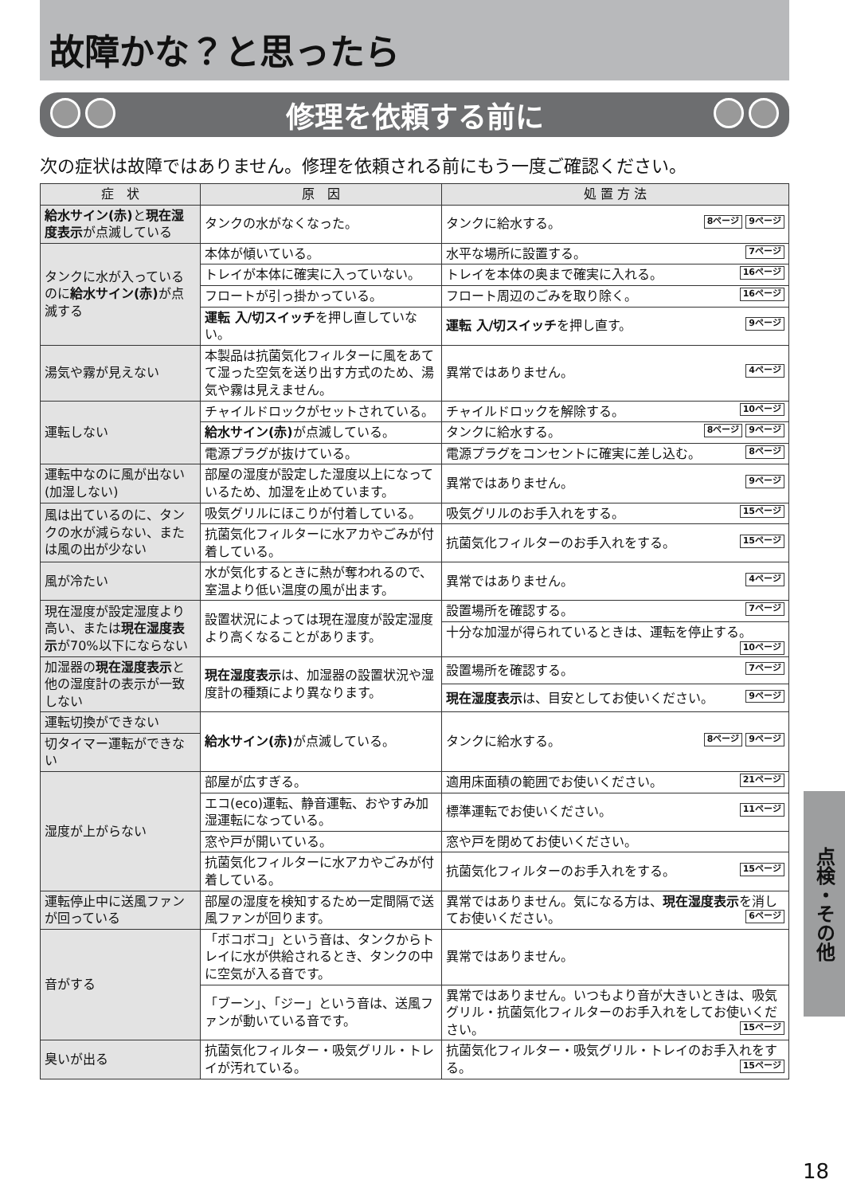故障かな？と思ったら
修理を依頼する前に
次の症状は故障ではありません。修理を依頼される前にもう一度ご確認ください。
| 症 状 | 原 因 | 処 置 方 法 |
| --- | --- | --- |
| 給水サイン(赤) と 現在湿度表示 が点滅している | タンクの水がなくなった。 | タンクに給水する。 9ページ 8ページ |
| タンクに水が入っているのに 給水サイン(赤) が点滅する | 本体が傾いている。 | 水平な場所に設置する。 7ページ |
| | トレイが本体に確実に入っていない。 | トレイを本体の奥まで確実に入れる。 16ページ |
| | フロートが引っ掛かっている。 | フロート周辺のごみを取り除く。 16ページ |
| | 運転 入/切スイッチ を押し直していない。 | 運転 入/切スイッチ を押し直す。 9ページ |
| 湯気や霧が見えない | 本製品は抗菌気化フィルターに風をあてて湿った空気を送り出す方式のため、湯気や霧は見えません。 | 異常ではありません。 4ページ |
| 運転しない | チャイルドロックがセットされている。 | チャイルドロックを解除する。 10ページ |
| | 給水サイン(赤) が点滅している。 | タンクに給水する。 9ページ 8ページ |
| | 電源プラグが抜けている。 | 電源プラグをコンセントに確実に差し込む。 8ページ |
| 運転中なのに風が出ない(加湿しない) | 部屋の湿度が設定した湿度以上になっているため、加湿を止めています。 | 異常ではありません。 9ページ |
| 風は出ているのに、タンクの水が減らない、または風の出が少ない | 吸気グリルにほこりが付着している。 | 吸気グリルのお手入れをする。 15ページ |
| | 抗菌気化フィルターに水アカやごみが付着している。 | 抗菌気化フィルターのお手入れをする。 15ページ |
| 風が冷たい | 水が気化するときに熱が奪われるので、室温より低い温度の風が出ます。 | 異常ではありません。 4ページ |
| 現在湿度が設定湿度より高い、または 現在湿度表示 が70%以下にならない | 設置状況によっては現在湿度が設定湿度より高くなることがあります。 | 設置場所を確認する。 7ページ |
| | | 十分な加湿が得られているときは、運転を停止する。 10ページ |
| 加湿器の 現在湿度表示 と他の湿度計の表示が一致しない | 現在湿度表示 は、加湿器の設置状況や湿度計の種類により異なります。 | 設置場所を確認する。 7ページ |
| | | 現在湿度表示 は、目安としてお使いください。 9ページ |
| 運転切換ができない | 給水サイン(赤) が点滅している。 | タンクに給水する。 9ページ 8ページ |
| 切タイマー運転ができない | | |
| 湿度が上がらない | 部屋が広すぎる。 | 適用床面積の範囲でお使いください。 21ページ |
| | エコ(eco)運転、静音運転、おやすみ加湿運転になっている。 | 標準運転でお使いください。 11ページ |
| | 窓や戸が開いている。 | 窓や戸を閉めてお使いください。 |
| | 抗菌気化フィルターに水アカやごみが付着している。 | 抗菌気化フィルターのお手入れをする。 15ページ |
| 運転停止中に送風ファンが回っている | 部屋の湿度を検知するため一定間隔で送風ファンが回ります。 | 異常ではありません。気になる方は、 現在湿度表示 を消してお使いください。 6ページ |
| 音がする | 「ボコボコ」という音は、タンクからトレイに水が供給されるとき、タンクの中に空気が入る音です。 | 異常ではありません。 |
| | 「ブーン」、「ジー」という音は、送風ファンが動いている音です。 | 異常ではありません。いつもより音が大きいときは、吸気グリル・抗菌気化フィルターのお手入れをしてお使いください。 15ページ |
| 臭いが出る | 抗菌気化フィルター・吸気グリル・トレイが汚れている。 | 抗菌気化フィルター・吸気グリル・トレイのお手入れをする。 15ページ |
点検・その他
18